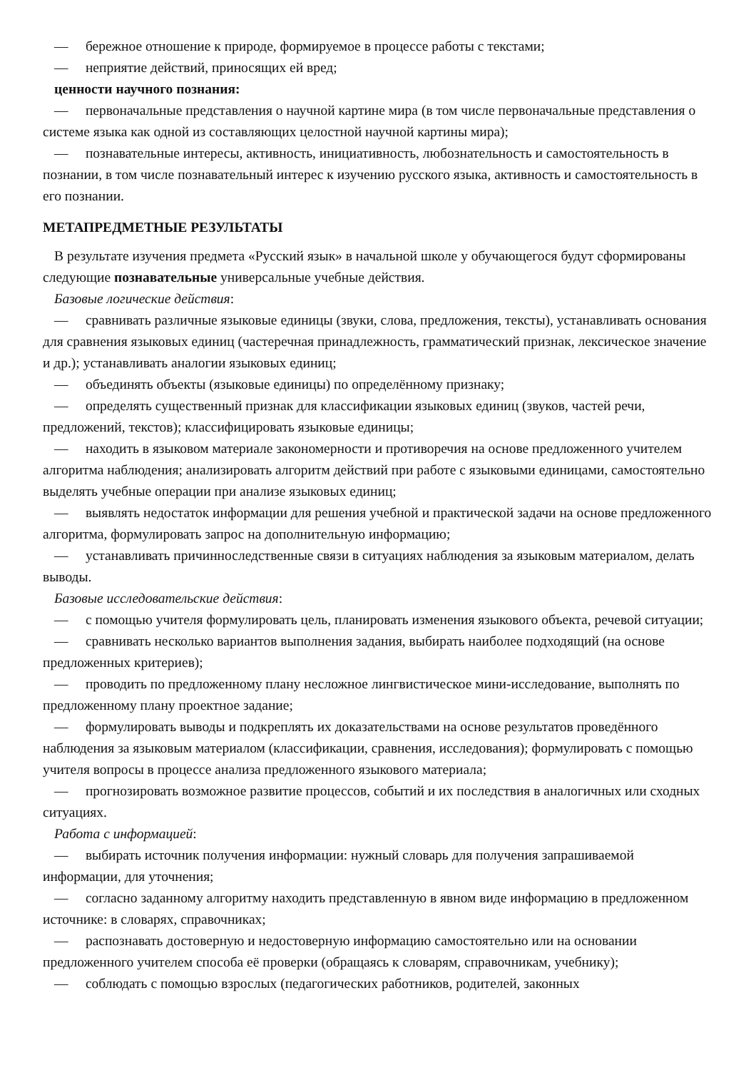— бережное отношение к природе, формируемое в процессе работы с текстами;
— неприятие действий, приносящих ей вред;
ценности научного познания:
— первоначальные представления о научной картине мира (в том числе первоначальные представления о системе языка как одной из составляющих целостной научной картины мира);
— познавательные интересы, активность, инициативность, любознательность и самостоятельность в познании, в том числе познавательный интерес к изучению русского языка, активность и самостоятельность в его познании.
МЕТАПРЕДМЕТНЫЕ РЕЗУЛЬТАТЫ
В результате изучения предмета «Русский язык» в начальной школе у обучающегося будут сформированы следующие познавательные универсальные учебные действия.
Базовые логические действия:
— сравнивать различные языковые единицы (звуки, слова, предложения, тексты), устанавливать основания для сравнения языковых единиц (частеречная принадлежность, грамматический признак, лексическое значение и др.); устанавливать аналогии языковых единиц;
— объединять объекты (языковые единицы) по определённому признаку;
— определять существенный признак для классификации языковых единиц (звуков, частей речи, предложений, текстов); классифицировать языковые единицы;
— находить в языковом материале закономерности и противоречия на основе предложенного учителем алгоритма наблюдения; анализировать алгоритм действий при работе с языковыми единицами, самостоятельно выделять учебные операции при анализе языковых единиц;
— выявлять недостаток информации для решения учебной и практической задачи на основе предложенного алгоритма, формулировать запрос на дополнительную информацию;
— устанавливать причинноследственные связи в ситуациях наблюдения за языковым материалом, делать выводы.
Базовые исследовательские действия:
— с помощью учителя формулировать цель, планировать изменения языкового объекта, речевой ситуации;
— сравнивать несколько вариантов выполнения задания, выбирать наиболее подходящий (на основе предложенных критериев);
— проводить по предложенному плану несложное лингвистическое мини-исследование, выполнять по предложенному плану проектное задание;
— формулировать выводы и подкреплять их доказательствами на основе результатов проведённого наблюдения за языковым материалом (классификации, сравнения, исследования); формулировать с помощью учителя вопросы в процессе анализа предложенного языкового материала;
— прогнозировать возможное развитие процессов, событий и их последствия в аналогичных или сходных ситуациях.
Работа с информацией:
— выбирать источник получения информации: нужный словарь для получения запрашиваемой информации, для уточнения;
— согласно заданному алгоритму находить представленную в явном виде информацию в предложенном источнике: в словарях, справочниках;
— распознавать достоверную и недостоверную информацию самостоятельно или на основании предложенного учителем способа её проверки (обращаясь к словарям, справочникам, учебнику);
— соблюдать с помощью взрослых (педагогических работников, родителей, законных